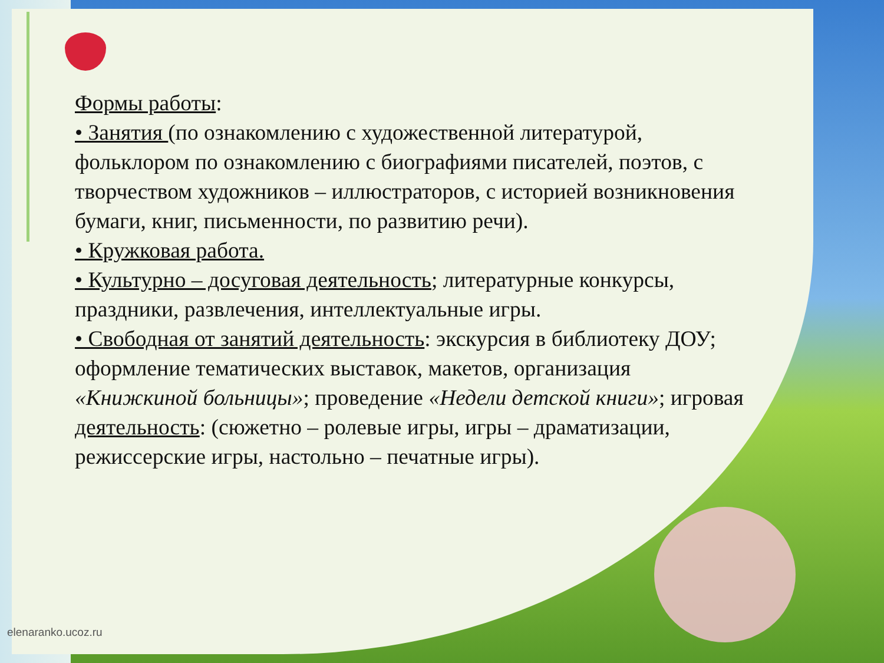Формы работы:
• Занятия (по ознакомлению с художественной литературой, фольклором по ознакомлению с биографиями писателей, поэтов, с творчеством художников – иллюстраторов, с историей возникновения бумаги, книг, письменности, по развитию речи).
• Кружковая работа.
• Культурно – досуговая деятельность; литературные конкурсы, праздники, развлечения, интеллектуальные игры.
• Свободная от занятий деятельность: экскурсия в библиотеку ДОУ; оформление тематических выставок, макетов, организация «Книжкиной больницы»; проведение «Недели детской книги»; игровая деятельность: (сюжетно – ролевые игры, игры – драматизации, режиссерские игры, настольно – печатные игры).
elenaranko.ucoz.ru